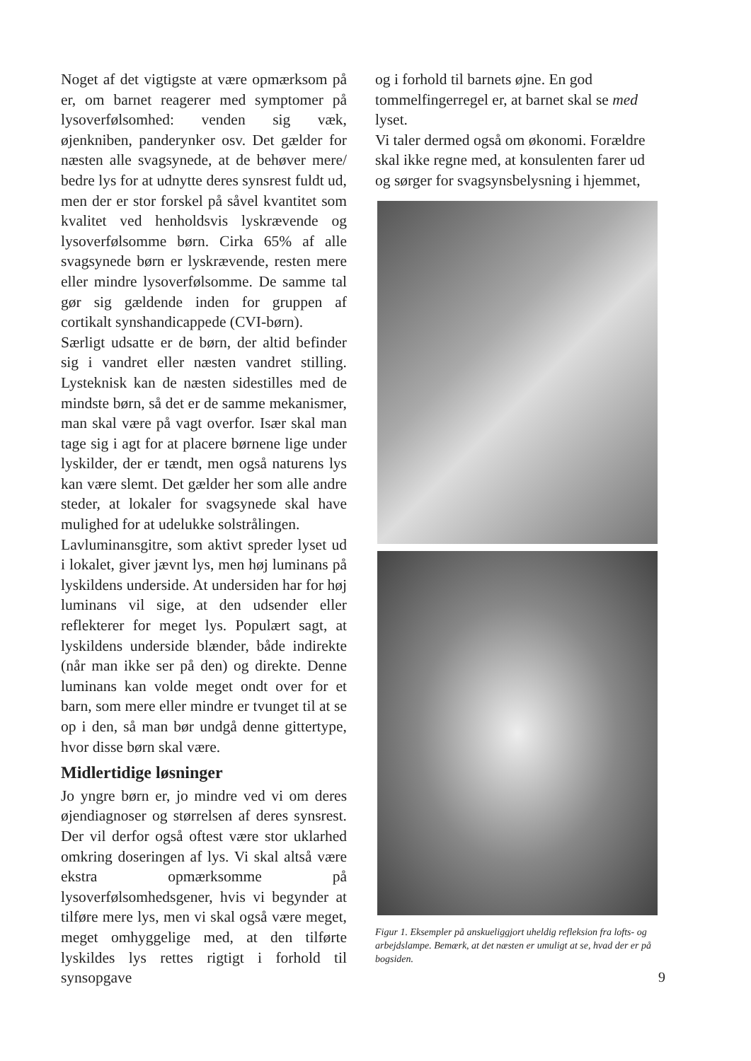Noget af det vigtigste at være opmærksom på er, om barnet reagerer med symptomer på lysoverfølsomhed: venden sig væk, øjenkniben, panderynker osv. Det gælder for næsten alle svagsynede, at de behøver mere/ bedre lys for at udnytte deres synsrest fuldt ud, men der er stor forskel på såvel kvantitet som kvalitet ved henholdsvis lyskrævende og lysoverfølsomme børn. Cirka 65% af alle svagsynede børn er lyskrævende, resten mere eller mindre lysoverfølsomme. De samme tal gør sig gældende inden for gruppen af cortikalt synshandicappede (CVI-børn).
Særligt udsatte er de børn, der altid befinder sig i vandret eller næsten vandret stilling. Lysteknisk kan de næsten sidestilles med de mindste børn, så det er de samme mekanismer, man skal være på vagt overfor. Især skal man tage sig i agt for at placere børnene lige under lyskilder, der er tændt, men også naturens lys kan være slemt. Det gælder her som alle andre steder, at lokaler for svagsynede skal have mulighed for at udelukke solstrålingen.
Lavluminansgitre, som aktivt spreder lyset ud i lokalet, giver jævnt lys, men høj luminans på lyskildens underside. At undersiden har for høj luminans vil sige, at den udsender eller reflekterer for meget lys. Populært sagt, at lyskildens underside blænder, både indirekte (når man ikke ser på den) og direkte. Denne luminans kan volde meget ondt over for et barn, som mere eller mindre er tvunget til at se op i den, så man bør undgå denne gittertype, hvor disse børn skal være.
Midlertidige løsninger
Jo yngre børn er, jo mindre ved vi om deres øjendiagnoser og størrelsen af deres synsrest. Der vil derfor også oftest være stor uklarhed omkring doseringen af lys. Vi skal altså være ekstra opmærksomme på lysoverfølsomhedsgener, hvis vi begynder at tilføre mere lys, men vi skal også være meget, meget omhyggelige med, at den tilførte lyskildes lys rettes rigtigt i forhold til synsopgave
og i forhold til barnets øjne. En god tommelfingerregel er, at barnet skal se med lyset.
Vi taler dermed også om økonomi. Forældre skal ikke regne med, at konsulenten farer ud og sørger for svagsynsbelysning i hjemmet,
Figur 1. Eksempler på anskueliggjort uheldig refleksion fra lofts- og arbejdslampe. Bemærk, at det næsten er umuligt at se, hvad der er på bogsiden.
9